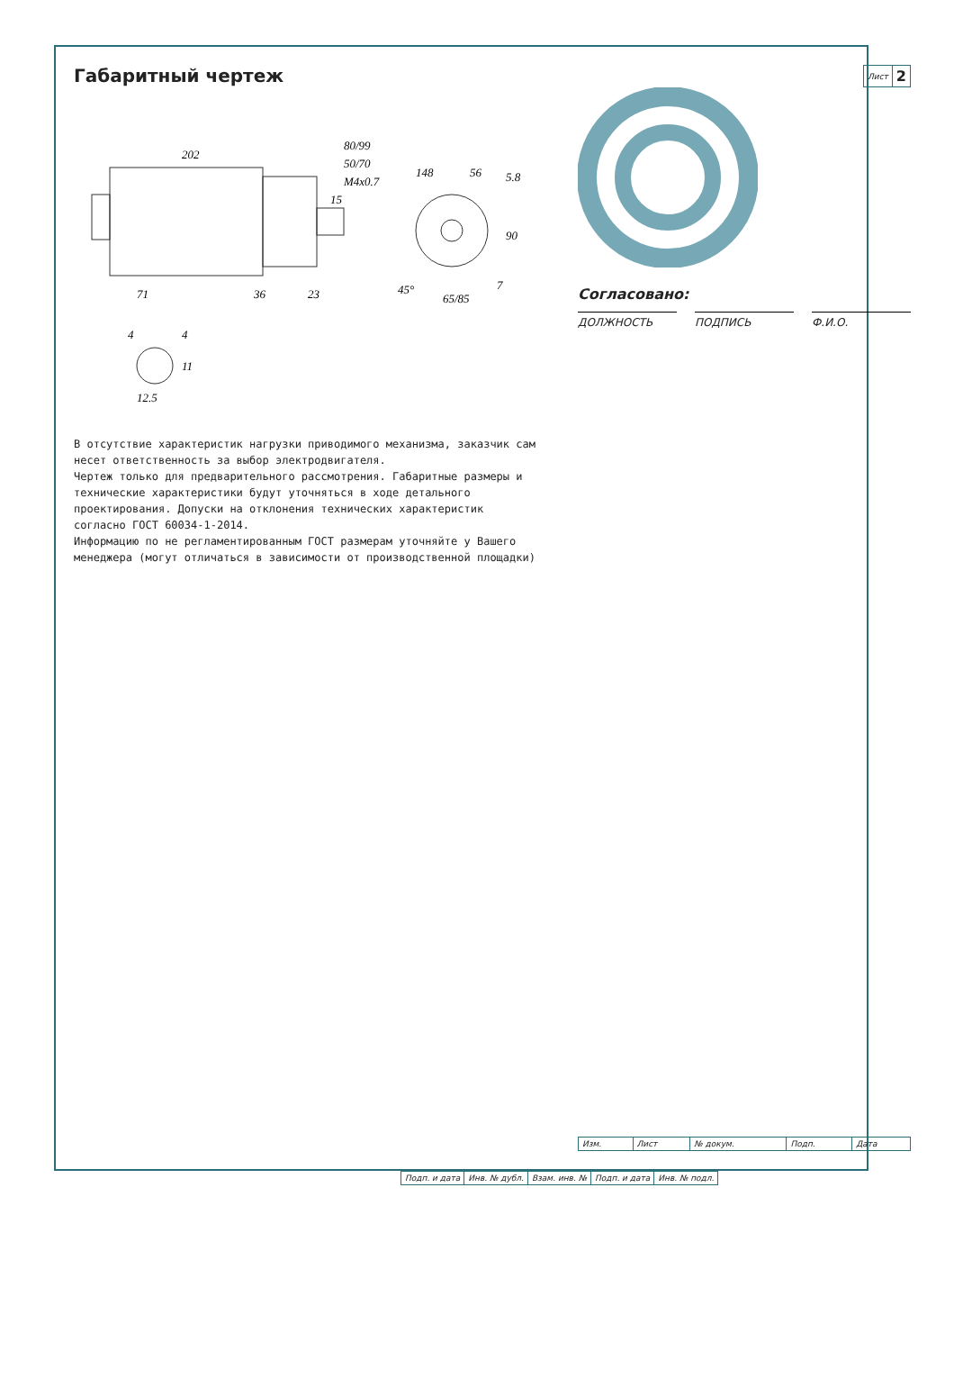Габаритный чертеж
202
71
36
23
15
M4x0.7
50/70
80/99
148
56
5.8
90
45°
65/85
7
4
4
11
12.5
В отсутствие характеристик нагрузки приводимого механизма, заказчик сам несет ответственность за выбор электродвигателя.
Чертеж только для предварительного рассмотрения. Габаритные размеры и технические характеристики будут уточняться в ходе детального проектирования. Допуски на отклонения технических характеристик согласно ГОСТ 60034-1-2014.
Информацию по не регламентированным ГОСТ размерам уточняйте у Вашего менеджера (могут отличаться в зависимости от производственной площадки)
| Лист | 2 |
Согласовано:
ДОЛЖНОСТЬ ПОДПИСЬ Ф.И.О.
| Изм. | Лист | № докум. | Подп. | Дата |
| Подп. и дата | Инв. № дубл. | Взам. инв. № | Подп. и дата | Инв. № подл. |